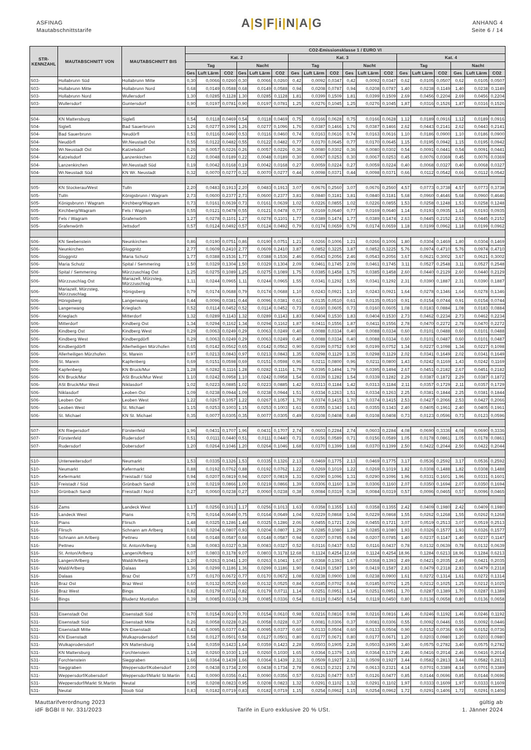ASFINAG
Mautabschnittstarife
A|S|F|i|N|A|G
ANHANG 4
Seite 6 / 14
| STR- KENNZAHL | MAUTABSCHNITT VON | MAUTABSCHNITT BIS | CO2-Emissionsklasse 1 / EURO VI | | | | | | | | | | | | | | | | | |
| --- | --- | --- | --- | --- | --- | --- | --- | --- | --- | --- | --- | --- | --- | --- | --- | --- | --- | --- | --- | --- |
| | | | Kat. 2 | | | | | | Kat. 3 | | | | | | Kat. 4 | | | | | |
| | | | Tag | | | Nacht | | | Tag | | | Nacht | | | Tag | | | Nacht | | |
| | | | Ges | Luft Lärm | CO2 | Ges | Luft Lärm | CO2 | Ges | Luft Lärm | CO2 | Ges | Luft Lärm | CO2 | Ges | Luft Lärm | CO2 | Ges | Luft Lärm | CO2 |
| S03- | Hollabrunn Süd | Hollabrunn Mitte | 0,30 | 0,0066 | 0,0260 | 0,30 | 0,0066 | 0,0260 | 0,42 | 0,0092 | 0,0347 | 0,42 | 0,0092 | 0,0347 | 0,62 | 0,0105 | 0,0507 | 0,62 | 0,0105 | 0,0507 |
| S03- | Hollabrunn Mitte | Hollabrunn Nord | 0,68 | 0,0149 | 0,0588 | 0,68 | 0,0149 | 0,0588 | 0,94 | 0,0208 | 0,0787 | 0,94 | 0,0208 | 0,0787 | 1,40 | 0,0238 | 0,1149 | 1,40 | 0,0238 | 0,1149 |
| S03- | Hollabrunn Nord | Wullersdorf | 1,30 | 0,0285 | 0,1128 | 1,30 | 0,0285 | 0,1128 | 1,81 | 0,0399 | 0,1509 | 1,81 | 0,0399 | 0,1509 | 2,69 | 0,0456 | 0,2204 | 2,69 | 0,0456 | 0,2204 |
| S03- | Wullersdorf | Guntersdorf | 0,90 | 0,0197 | 0,0781 | 0,90 | 0,0197 | 0,0781 | 1,25 | 0,0276 | 0,1045 | 1,25 | 0,0276 | 0,1045 | 1,87 | 0,0316 | 0,1526 | 1,87 | 0,0316 | 0,1526 |
| S04- | KN Mattersburg | Sigleß | 0,54 | 0,0118 | 0,0469 | 0,54 | 0,0118 | 0,0469 | 0,75 | 0,0166 | 0,0628 | 0,75 | 0,0166 | 0,0628 | 1,12 | 0,0189 | 0,0916 | 1,12 | 0,0189 | 0,0916 |
| S04- | Sigleß | Bad Sauerbrunn | 1,26 | 0,0277 | 0,1096 | 1,26 | 0,0277 | 0,1096 | 1,76 | 0,0387 | 0,1466 | 1,76 | 0,0387 | 0,1466 | 2,62 | 0,0443 | 0,2141 | 2,62 | 0,0443 | 0,2141 |
| S04- | Bad Sauerbrunn | Neudörfl | 0,53 | 0,0116 | 0,0460 | 0,53 | 0,0116 | 0,0460 | 0,74 | 0,0163 | 0,0616 | 0,74 | 0,0163 | 0,0616 | 1,10 | 0,0186 | 0,0900 | 1,10 | 0,0186 | 0,0900 |
| S04- | Neudörfl | Wr.Neustadt Ost | 0,55 | 0,0122 | 0,0482 | 0,55 | 0,0122 | 0,0482 | 0,77 | 0,0170 | 0,0645 | 0,77 | 0,0170 | 0,0645 | 1,15 | 0,0195 | 0,0942 | 1,15 | 0,0195 | 0,0942 |
| S04- | Wr.Neustadt Ost | Katzelsdorf | 0,26 | 0,0057 | 0,0226 | 0,26 | 0,0057 | 0,0226 | 0,36 | 0,0080 | 0,0302 | 0,36 | 0,0080 | 0,0302 | 0,54 | 0,0091 | 0,0441 | 0,54 | 0,0091 | 0,0441 |
| S04- | Katzelsdorf | Lanzenkirchen | 0,22 | 0,0048 | 0,0189 | 0,22 | 0,0048 | 0,0189 | 0,30 | 0,0067 | 0,0253 | 0,30 | 0,0067 | 0,0253 | 0,45 | 0,0076 | 0,0369 | 0,45 | 0,0076 | 0,0369 |
| S04- | Lanzenkirchen | Wr.Neustadt Süd | 0,19 | 0,0042 | 0,0168 | 0,19 | 0,0042 | 0,0168 | 0,27 | 0,0059 | 0,0224 | 0,27 | 0,0059 | 0,0224 | 0,40 | 0,0068 | 0,0327 | 0,40 | 0,0068 | 0,0327 |
| S04- | Wr.Neustadt Süd | KN Wr. Neustadt | 0,32 | 0,0070 | 0,0277 | 0,32 | 0,0070 | 0,0277 | 0,44 | 0,0098 | 0,0371 | 0,44 | 0,0098 | 0,0371 | 0,66 | 0,0112 | 0,0542 | 0,66 | 0,0112 | 0,0542 |
| S05- | KN Stockerau/West | Tulln | 2,20 | 0,0483 | 0,1913 | 2,20 | 0,0483 | 0,1913 | 3,07 | 0,0676 | 0,2560 | 3,07 | 0,0676 | 0,2560 | 4,57 | 0,0773 | 0,3738 | 4,57 | 0,0773 | 0,3738 |
| S05- | Tulln | Königsbrunn / Wagram | 2,73 | 0,0600 | 0,2377 | 2,73 | 0,0600 | 0,2377 | 3,81 | 0,0840 | 0,3181 | 3,81 | 0,0840 | 0,3181 | 5,68 | 0,0960 | 0,4646 | 5,68 | 0,0960 | 0,4646 |
| S05- | Königsbrunn / Wagram | Kirchberg/Wagram | 0,73 | 0,0161 | 0,0639 | 0,73 | 0,0161 | 0,0639 | 1,02 | 0,0226 | 0,0855 | 1,02 | 0,0226 | 0,0855 | 1,53 | 0,0258 | 0,1248 | 1,53 | 0,0258 | 0,1248 |
| S05- | Kirchberg/Wagram | Fels / Wagram | 0,55 | 0,0121 | 0,0478 | 0,55 | 0,0121 | 0,0478 | 0,77 | 0,0169 | 0,0640 | 0,77 | 0,0169 | 0,0640 | 1,14 | 0,0193 | 0,0935 | 1,14 | 0,0193 | 0,0935 |
| S05- | Fels / Wagram | Grafenwörth | 1,27 | 0,0278 | 0,1101 | 1,27 | 0,0278 | 0,1101 | 1,77 | 0,0389 | 0,1474 | 1,77 | 0,0389 | 0,1474 | 2,63 | 0,0445 | 0,2152 | 2,63 | 0,0445 | 0,2152 |
| S05- | Grafenwörth | Jettsdorf | 0,57 | 0,0124 | 0,0492 | 0,57 | 0,0124 | 0,0492 | 0,79 | 0,0174 | 0,0659 | 0,79 | 0,0174 | 0,0659 | 1,18 | 0,0199 | 0,0962 | 1,18 | 0,0199 | 0,0962 |
| S06- | KN Seebenstein | Neunkirchen | 0,86 | 0,0190 | 0,0751 | 0,86 | 0,0190 | 0,0751 | 1,21 | 0,0266 | 0,1006 | 1,21 | 0,0266 | 0,1006 | 1,80 | 0,0304 | 0,1469 | 1,80 | 0,0304 | 0,1469 |
| S06- | Neunkirchen | Gloggnitz | 2,77 | 0,0609 | 0,2410 | 2,77 | 0,0609 | 0,2410 | 3,87 | 0,0852 | 0,3225 | 3,87 | 0,0852 | 0,3225 | 5,76 | 0,0974 | 0,4710 | 5,76 | 0,0974 | 0,4710 |
| S06- | Gloggnitz | Maria Schutz | 1,77 | 0,0388 | 0,1536 | 1,77 | 0,0388 | 0,1536 | 2,46 | 0,0543 | 0,2056 | 2,46 | 0,0543 | 0,2056 | 3,67 | 0,0621 | 0,3002 | 3,67 | 0,0621 | 0,3002 |
| S06- | Maria Schutz | Spital / Semmering | 1,50 | 0,0329 | 0,1304 | 1,50 | 0,0329 | 0,1304 | 2,09 | 0,0461 | 0,1745 | 2,09 | 0,0461 | 0,1745 | 3,11 | 0,0527 | 0,2548 | 3,11 | 0,0527 | 0,2548 |
| S06- | Spital / Semmering | Mürzzuschlag Ost | 1,25 | 0,0275 | 0,1089 | 1,25 | 0,0275 | 0,1089 | 1,75 | 0,0385 | 0,1458 | 1,75 | 0,0385 | 0,1458 | 2,60 | 0,0440 | 0,2129 | 2,60 | 0,0440 | 0,2129 |
| S06- | Mürzzuschlag Ost | Mariazell, Mürzsteg, Mürzzuschlag | 1,11 | 0,0244 | 0,0965 | 1,11 | 0,0244 | 0,0965 | 1,55 | 0,0341 | 0,1292 | 1,55 | 0,0341 | 0,1292 | 2,31 | 0,0390 | 0,1887 | 2,31 | 0,0390 | 0,1887 |
| S06- | Mariazell, Mürzsteg, Mürzzuschlag | Hönigsberg | 0,79 | 0,0174 | 0,0688 | 0,79 | 0,0174 | 0,0688 | 1,10 | 0,0243 | 0,0921 | 1,10 | 0,0243 | 0,0921 | 1,64 | 0,0278 | 0,1346 | 1,64 | 0,0278 | 0,1346 |
| S06- | Hönigsberg | Langenwang | 0,44 | 0,0096 | 0,0381 | 0,44 | 0,0096 | 0,0381 | 0,61 | 0,0135 | 0,0510 | 0,61 | 0,0135 | 0,0510 | 0,91 | 0,0154 | 0,0744 | 0,91 | 0,0154 | 0,0744 |
| S06- | Langenwang | Krieglach | 0,52 | 0,0114 | 0,0452 | 0,52 | 0,0114 | 0,0452 | 0,73 | 0,0160 | 0,0605 | 0,73 | 0,0160 | 0,0605 | 1,08 | 0,0183 | 0,0884 | 1,08 | 0,0183 | 0,0884 |
| S06- | Krieglach | Mitterdorf | 1,32 | 0,0289 | 0,1143 | 1,32 | 0,0289 | 0,1143 | 1,83 | 0,0404 | 0,1530 | 1,83 | 0,0404 | 0,1530 | 2,73 | 0,0462 | 0,2234 | 2,73 | 0,0462 | 0,2234 |
| S06- | Mitterdorf | Kindberg Ost | 1,34 | 0,0294 | 0,1162 | 1,34 | 0,0294 | 0,1162 | 1,87 | 0,0411 | 0,1556 | 1,87 | 0,0411 | 0,1556 | 2,78 | 0,0470 | 0,2272 | 2,78 | 0,0470 | 0,2272 |
| S06- | Kindberg Ost | Kindberg West | 0,29 | 0,0063 | 0,0249 | 0,29 | 0,0063 | 0,0249 | 0,40 | 0,0088 | 0,0334 | 0,40 | 0,0088 | 0,0334 | 0,60 | 0,0101 | 0,0488 | 0,60 | 0,0101 | 0,0488 |
| S06- | Kindberg West | Kindbergdörfl | 0,29 | 0,0063 | 0,0249 | 0,29 | 0,0063 | 0,0249 | 0,40 | 0,0088 | 0,0334 | 0,40 | 0,0088 | 0,0334 | 0,60 | 0,0101 | 0,0487 | 0,60 | 0,0101 | 0,0487 |
| S06- | Kindbergdörfl | Allerheiligen Mürzhofen | 0,65 | 0,0142 | 0,0562 | 0,65 | 0,0142 | 0,0562 | 0,90 | 0,0199 | 0,0752 | 0,90 | 0,0199 | 0,0752 | 1,34 | 0,0227 | 0,1098 | 1,34 | 0,0227 | 0,1098 |
| S06- | Allerheiligen Mürzhofen | St. Marein | 0,97 | 0,0213 | 0,0843 | 0,97 | 0,0213 | 0,0843 | 1,35 | 0,0298 | 0,1129 | 1,35 | 0,0298 | 0,1129 | 2,02 | 0,0341 | 0,1649 | 2,02 | 0,0341 | 0,1649 |
| S06- | St. Marein | Kapfenberg | 0,69 | 0,0151 | 0,0598 | 0,69 | 0,0151 | 0,0598 | 0,96 | 0,0211 | 0,0800 | 0,96 | 0,0211 | 0,0800 | 1,43 | 0,0242 | 0,1169 | 1,43 | 0,0242 | 0,1169 |
| S06- | Kapfenberg | KN Bruck/Mur | 1,28 | 0,0282 | 0,1116 | 1,28 | 0,0282 | 0,1116 | 1,79 | 0,0395 | 0,1494 | 1,79 | 0,0395 | 0,1494 | 2,67 | 0,0451 | 0,2182 | 2,67 | 0,0451 | 0,2182 |
| S06- | KN Bruck/Mur | ASt Bruck/Mur West | 1,10 | 0,0242 | 0,0958 | 1,10 | 0,0242 | 0,0958 | 1,54 | 0,0339 | 0,1282 | 1,54 | 0,0339 | 0,1282 | 2,29 | 0,0387 | 0,1872 | 2,29 | 0,0387 | 0,1872 |
| S06- | ASt Bruck/Mur West | Niklasdorf | 1,02 | 0,0223 | 0,0885 | 1,02 | 0,0223 | 0,0885 | 1,42 | 0,0313 | 0,1184 | 1,42 | 0,0313 | 0,1184 | 2,11 | 0,0357 | 0,1729 | 2,11 | 0,0357 | 0,1729 |
| S06- | Niklasdorf | Leoben Ost | 1,09 | 0,0238 | 0,0944 | 1,09 | 0,0238 | 0,0944 | 1,51 | 0,0334 | 0,1263 | 1,51 | 0,0334 | 0,1263 | 2,25 | 0,0381 | 0,1844 | 2,25 | 0,0381 | 0,1844 |
| S06- | Leoben Ost | Leoben West | 1,22 | 0,0267 | 0,1057 | 1,22 | 0,0267 | 0,1057 | 1,70 | 0,0374 | 0,1415 | 1,70 | 0,0374 | 0,1415 | 2,53 | 0,0427 | 0,2066 | 2,53 | 0,0427 | 0,2066 |
| S06- | Leoben West | St. Michael | 1,15 | 0,0253 | 0,1003 | 1,15 | 0,0253 | 0,1003 | 1,61 | 0,0355 | 0,1343 | 1,61 | 0,0355 | 0,1343 | 2,40 | 0,0405 | 0,1961 | 2,40 | 0,0405 | 0,1961 |
| S06- | St. Michael | KN St. Michael | 0,35 | 0,0077 | 0,0305 | 0,35 | 0,0077 | 0,0305 | 0,49 | 0,0108 | 0,0408 | 0,49 | 0,0108 | 0,0408 | 0,73 | 0,0123 | 0,0596 | 0,73 | 0,0123 | 0,0596 |
| S07- | KN Riegersdorf | Fürstenfeld | 1,96 | 0,0431 | 0,1707 | 1,96 | 0,0431 | 0,1707 | 2,74 | 0,0603 | 0,2284 | 2,74 | 0,0603 | 0,2284 | 4,08 | 0,0690 | 0,3336 | 4,08 | 0,0690 | 0,3336 |
| S07- | Fürstenfeld | Rudersdorf | 0,51 | 0,0111 | 0,0440 | 0,51 | 0,0111 | 0,0440 | 0,71 | 0,0156 | 0,0589 | 0,71 | 0,0156 | 0,0589 | 1,05 | 0,0178 | 0,0861 | 1,05 | 0,0178 | 0,0861 |
| S07- | Rudersdorf | Dobersdorf | 1,20 | 0,0264 | 0,1046 | 1,20 | 0,0264 | 0,1046 | 1,68 | 0,0370 | 0,1399 | 1,68 | 0,0370 | 0,1399 | 2,50 | 0,0422 | 0,2044 | 2,50 | 0,0422 | 0,2044 |
| S10- | Unterweitersdorf | Neumarkt | 1,53 | 0,0335 | 0,1326 | 1,53 | 0,0335 | 0,1326 | 2,13 | 0,0469 | 0,1775 | 2,13 | 0,0469 | 0,1775 | 3,17 | 0,0536 | 0,2592 | 3,17 | 0,0536 | 0,2592 |
| S10- | Neumarkt | Kefermarkt | 0,88 | 0,0192 | 0,0762 | 0,88 | 0,0192 | 0,0762 | 1,22 | 0,0269 | 0,1019 | 1,22 | 0,0269 | 0,1019 | 1,82 | 0,0308 | 0,1488 | 1,82 | 0,0308 | 0,1488 |
| S10- | Kefermarkt | Freistadt / Süd | 0,94 | 0,0207 | 0,0819 | 0,94 | 0,0207 | 0,0819 | 1,31 | 0,0290 | 0,1096 | 1,31 | 0,0290 | 0,1096 | 1,96 | 0,0331 | 0,1601 | 1,96 | 0,0331 | 0,1601 |
| S10- | Freistadt / Süd | Grünbach Sandl | 1,00 | 0,0219 | 0,0866 | 1,00 | 0,0219 | 0,0866 | 1,39 | 0,0306 | 0,1160 | 1,39 | 0,0306 | 0,1160 | 2,07 | 0,0350 | 0,1694 | 2,07 | 0,0350 | 0,1694 |
| S10- | Grünbach Sandl | Freistadt / Nord | 0,27 | 0,0060 | 0,0238 | 0,27 | 0,0060 | 0,0238 | 0,38 | 0,0084 | 0,0319 | 0,38 | 0,0084 | 0,0319 | 0,57 | 0,0096 | 0,0465 | 0,57 | 0,0096 | 0,0465 |
| S16- | Zams | Landeck West | 1,17 | 0,0256 | 0,1013 | 1,17 | 0,0256 | 0,1013 | 1,63 | 0,0358 | 0,1355 | 1,63 | 0,0358 | 0,1355 | 2,42 | 0,0409 | 0,1980 | 2,42 | 0,0409 | 0,1980 |
| S16- | Landeck West | Pians | 0,75 | 0,0164 | 0,0649 | 0,75 | 0,0164 | 0,0649 | 1,04 | 0,0229 | 0,0868 | 1,04 | 0,0229 | 0,0868 | 1,55 | 0,0262 | 0,1268 | 1,55 | 0,0262 | 0,1268 |
| S16- | Pians | Flirsch | 1,48 | 0,0325 | 0,1286 | 1,48 | 0,0325 | 0,1286 | 2,06 | 0,0455 | 0,1721 | 2,06 | 0,0455 | 0,1721 | 3,07 | 0,0519 | 0,2513 | 3,07 | 0,0519 | 0,2513 |
| S16- | Flirsch | Schnann am Arlberg | 0,93 | 0,0204 | 0,0807 | 0,93 | 0,0204 | 0,0807 | 1,29 | 0,0285 | 0,1080 | 1,29 | 0,0285 | 0,1080 | 1,93 | 0,0326 | 0,1577 | 1,93 | 0,0326 | 0,1577 |
| S16- | Schnann am Arlberg | Pettneu | 0,68 | 0,0148 | 0,0587 | 0,68 | 0,0148 | 0,0587 | 0,94 | 0,0207 | 0,0785 | 0,94 | 0,0207 | 0,0785 | 1,40 | 0,0237 | 0,1147 | 1,40 | 0,0237 | 0,1147 |
| S16- | Pettneu | St. Anton/Arlberg | 0,38 | 0,0083 | 0,0327 | 0,38 | 0,0083 | 0,0327 | 0,52 | 0,0116 | 0,0437 | 0,52 | 0,0116 | 0,0437 | 0,78 | 0,0132 | 0,0639 | 0,78 | 0,0132 | 0,0639 |
| S16- | St. Anton/Arlberg | Langen/Arlberg | 9,07 | 0,0803 | 0,3178 | 9,07 | 0,0803 | 0,3178 | 12,68 | 0,1124 | 0,4254 | 12,68 | 0,1124 | 0,4254 | 18,96 | 0,1284 | 0,6213 | 18,96 | 0,1284 | 0,6213 |
| S16- | Langen/Arlberg | Wald/Arlberg | 1,20 | 0,0263 | 0,1041 | 1,20 | 0,0263 | 0,1041 | 1,67 | 0,0368 | 0,1393 | 1,67 | 0,0368 | 0,1393 | 2,49 | 0,0421 | 0,2035 | 2,49 | 0,0421 | 0,2035 |
| S16- | Wald/Arlberg | Dalaas | 1,36 | 0,0299 | 0,1186 | 1,36 | 0,0299 | 0,1186 | 1,90 | 0,0419 | 0,1587 | 1,90 | 0,0419 | 0,1587 | 2,83 | 0,0479 | 0,2318 | 2,83 | 0,0479 | 0,2318 |
| S16- | Dalaas | Braz Ost | 0,77 | 0,0170 | 0,0672 | 0,77 | 0,0170 | 0,0672 | 1,08 | 0,0238 | 0,0900 | 1,08 | 0,0238 | 0,0900 | 1,61 | 0,0272 | 0,1314 | 1,61 | 0,0272 | 0,1314 |
| S16- | Braz Ost | Braz West | 0,60 | 0,0132 | 0,0525 | 0,60 | 0,0132 | 0,0525 | 0,84 | 0,0185 | 0,0702 | 0,84 | 0,0185 | 0,0702 | 1,25 | 0,0212 | 0,1025 | 1,25 | 0,0212 | 0,1025 |
| S16- | Braz West | Bings | 0,82 | 0,0179 | 0,0711 | 0,82 | 0,0179 | 0,0711 | 1,14 | 0,0251 | 0,0951 | 1,14 | 0,0251 | 0,0951 | 1,70 | 0,0287 | 0,1389 | 1,70 | 0,0287 | 0,1389 |
| S16- | Bings | Bludenz Montafon | 0,39 | 0,0085 | 0,0336 | 0,39 | 0,0085 | 0,0336 | 0,54 | 0,0119 | 0,0450 | 0,54 | 0,0119 | 0,0450 | 0,80 | 0,0136 | 0,0658 | 0,80 | 0,0136 | 0,0658 |
| S31- | Eisenstadt Ost | Eisenstadt Süd | 0,70 | 0,0154 | 0,0610 | 0,70 | 0,0154 | 0,0610 | 0,98 | 0,0216 | 0,0816 | 0,98 | 0,0216 | 0,0816 | 1,46 | 0,0246 | 0,1192 | 1,46 | 0,0246 | 0,1192 |
| S31- | Eisenstadt Süd | Eisenstadt Mitte | 0,26 | 0,0058 | 0,0228 | 0,26 | 0,0058 | 0,0228 | 0,37 | 0,0081 | 0,0306 | 0,37 | 0,0081 | 0,0306 | 0,55 | 0,0092 | 0,0446 | 0,55 | 0,0092 | 0,0446 |
| S31- | Eisenstadt Mitte | KN Eisenstadt | 0,43 | 0,0095 | 0,0377 | 0,43 | 0,0095 | 0,0377 | 0,60 | 0,0133 | 0,0504 | 0,60 | 0,0133 | 0,0504 | 0,90 | 0,0152 | 0,0736 | 0,90 | 0,0152 | 0,0736 |
| S31- | KN Eisenstadt | Wulkaprodersdorf | 0,58 | 0,0127 | 0,0501 | 0,58 | 0,0127 | 0,0501 | 0,80 | 0,0177 | 0,0671 | 0,80 | 0,0177 | 0,0671 | 1,20 | 0,0203 | 0,0980 | 1,20 | 0,0203 | 0,0980 |
| S31- | Wulkaprodersdorf | KN Mattersburg | 1,64 | 0,0359 | 0,1423 | 1,64 | 0,0359 | 0,1423 | 2,28 | 0,0503 | 0,1905 | 2,28 | 0,0503 | 0,1905 | 3,40 | 0,0575 | 0,2782 | 3,40 | 0,0575 | 0,2782 |
| S31- | KN Mattersburg | Forchtenstein | 1,19 | 0,0260 | 0,1030 | 1,19 | 0,0260 | 0,1030 | 1,65 | 0,0364 | 0,1379 | 1,65 | 0,0364 | 0,1379 | 2,46 | 0,0416 | 0,2014 | 2,46 | 0,0416 | 0,2014 |
| S31- | Forchtenstein | Sieggraben | 1,66 | 0,0364 | 0,1439 | 1,66 | 0,0364 | 0,1439 | 2,31 | 0,0509 | 0,1927 | 2,31 | 0,0509 | 0,1927 | 3,44 | 0,0582 | 0,2813 | 3,44 | 0,0582 | 0,2813 |
| S31- | Sieggraben | Weppersdorf/Kobersdorf | 2,00 | 0,0438 | 0,1734 | 2,00 | 0,0438 | 0,1734 | 2,78 | 0,0613 | 0,2321 | 2,78 | 0,0613 | 0,2321 | 4,14 | 0,0701 | 0,3389 | 4,14 | 0,0701 | 0,3389 |
| S31- | Weppersdorf/Kobersdorf | Weppersdorf/Markt St.Martin | 0,41 | 0,0090 | 0,0356 | 0,41 | 0,0090 | 0,0356 | 0,57 | 0,0126 | 0,0477 | 0,57 | 0,0126 | 0,0477 | 0,85 | 0,0144 | 0,0696 | 0,85 | 0,0144 | 0,0696 |
| S31- | Weppersdorf/Markt St.Martin | Neutal | 0,95 | 0,0208 | 0,0823 | 0,95 | 0,0208 | 0,0823 | 1,32 | 0,0291 | 0,1102 | 1,32 | 0,0291 | 0,1102 | 1,97 | 0,0333 | 0,1609 | 1,97 | 0,0333 | 0,1609 |
| S31- | Neutal | Stoob Süd | 0,83 | 0,0182 | 0,0719 | 0,83 | 0,0182 | 0,0719 | 1,15 | 0,0254 | 0,0962 | 1,15 | 0,0254 | 0,0962 | 1,72 | 0,0291 | 0,1406 | 1,72 | 0,0291 | 0,1406 |
Mauttarifverordnung 2023
idF BGBl II Nr. 331/2023
Tarife in Euro exklusive 20 % USt.
gültig ab
1. Jänner 2024